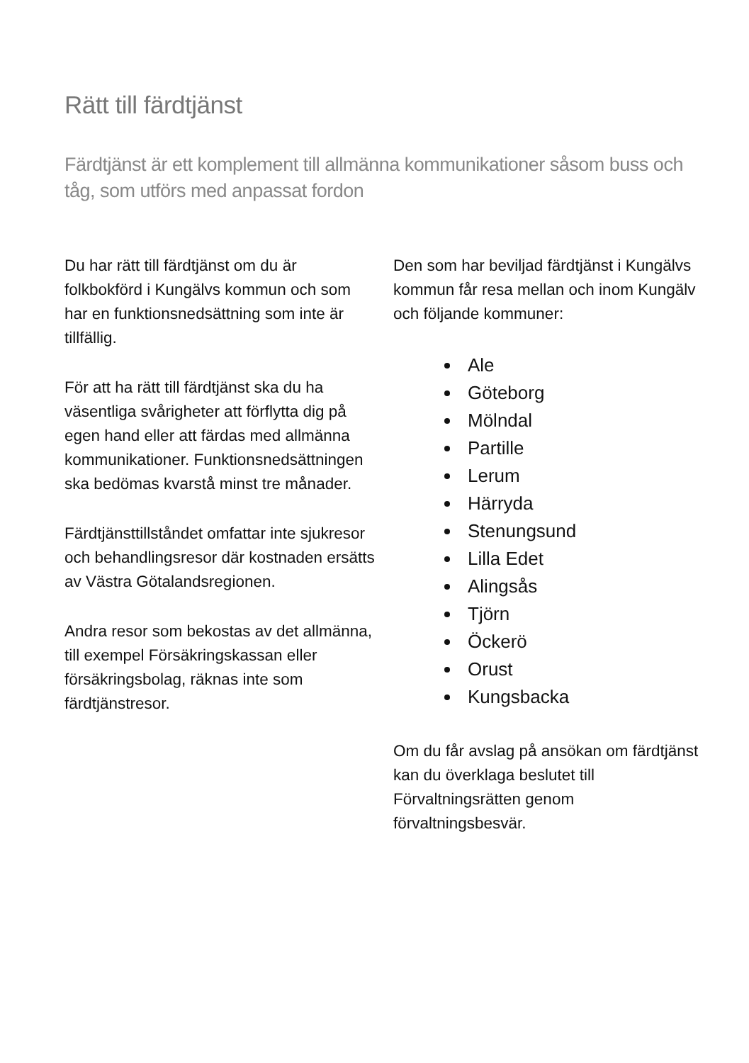Rätt till färdtjänst
Färdtjänst är ett komplement till allmänna kommunikationer såsom buss och tåg, som utförs med anpassat fordon
Du har rätt till färdtjänst om du är folkbokförd i Kungälvs kommun och som har en funktionsnedsättning som inte är tillfällig.
För att ha rätt till färdtjänst ska du ha väsentliga svårigheter att förflytta dig på egen hand eller att färdas med allmänna kommunikationer. Funktionsnedsättningen ska bedömas kvarstå minst tre månader.
Färdtjänsttillståndet omfattar inte sjukresor och behandlingsresor där kostnaden ersätts av Västra Götalandsregionen.
Andra resor som bekostas av det allmänna, till exempel Försäkringskassan eller försäkringsbolag, räknas inte som färdtjänstresor.
Den som har beviljad färdtjänst i Kungälvs kommun får resa mellan och inom Kungälv och följande kommuner:
Ale
Göteborg
Mölndal
Partille
Lerum
Härryda
Stenungsund
Lilla Edet
Alingsås
Tjörn
Öckerö
Orust
Kungsbacka
Om du får avslag på ansökan om färdtjänst kan du överklaga beslutet till Förvaltningsrätten genom förvaltningsbesvär.